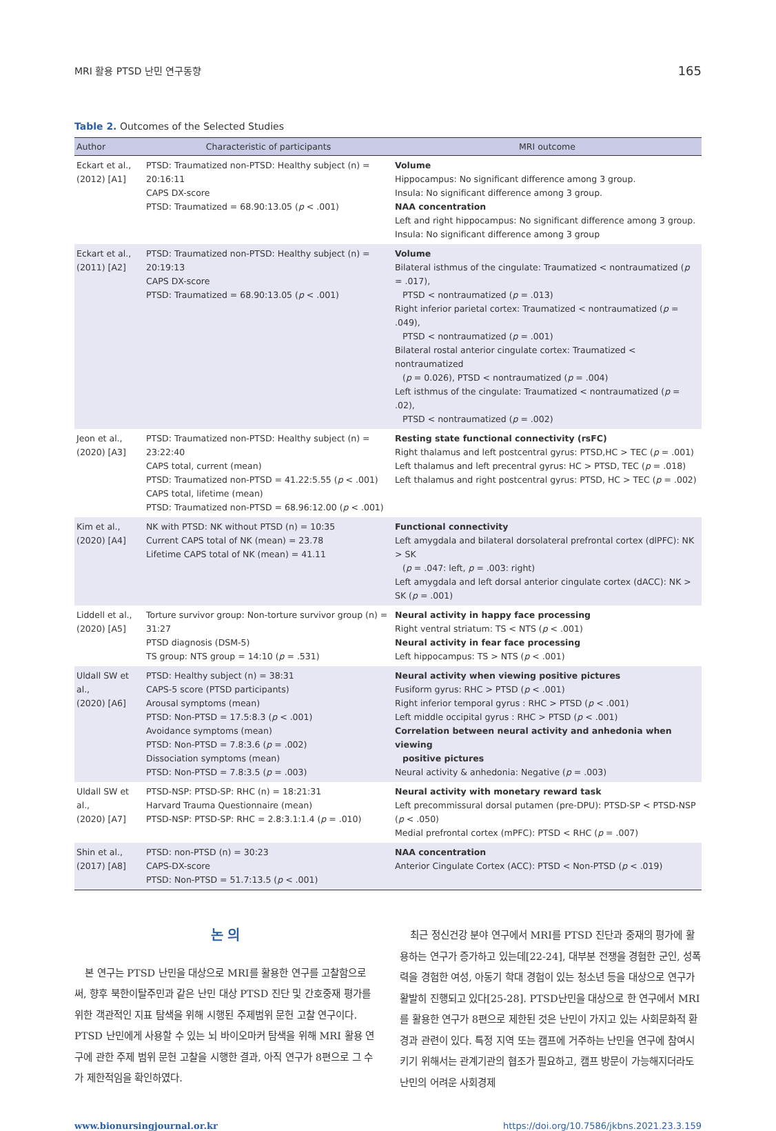MRI 활용 PTSD 난민 연구동향 165
Table 2. Outcomes of the Selected Studies
| Author | Characteristic of participants | MRI outcome |
| --- | --- | --- |
| Eckart et al., (2012) [A1] | PTSD: Traumatized non-PTSD: Healthy subject (n) = 20:16:11 CAPS DX-score PTSD: Traumatized = 68.90:13.05 ( p < .001) | Volume Hippocampus: No significant difference among 3 group. Insula: No significant difference among 3 group. NAA concentration Left and right hippocampus: No significant difference among 3 group. Insula: No significant difference among 3 group |
| Eckart et al., (2011) [A2] | PTSD: Traumatized non-PTSD: Healthy subject (n) = 20:19:13 CAPS DX-score PTSD: Traumatized = 68.90:13.05 ( p < .001) | Volume Bilateral isthmus of the cingulate: Traumatized < nontraumatized ( p = .017), PTSD < nontraumatized ( p = .013) Right inferior parietal cortex: Traumatized < nontraumatized ( p = .049), PTSD < nontraumatized ( p = .001) Bilateral rostal anterior cingulate cortex: Traumatized < nontraumatized ( p = 0.026), PTSD < nontraumatized ( p = .004) Left isthmus of the cingulate: Traumatized < nontraumatized ( p = .02), PTSD < nontraumatized ( p = .002) |
| Jeon et al., (2020) [A3] | PTSD: Traumatized non-PTSD: Healthy subject (n) = 23:22:40 CAPS total, current (mean) PTSD: Traumatized non-PTSD = 41.22:5.55 ( p < .001) CAPS total, lifetime (mean) PTSD: Traumatized non-PTSD = 68.96:12.00 ( p < .001) | Resting state functional connectivity (rsFC) Right thalamus and left postcentral gyrus: PTSD,HC > TEC ( p = .001) Left thalamus and left precentral gyrus: HC > PTSD, TEC ( p = .018) Left thalamus and right postcentral gyrus: PTSD, HC > TEC ( p = .002) |
| Kim et al., (2020) [A4] | NK with PTSD: NK without PTSD (n) = 10:35 Current CAPS total of NK (mean) = 23.78 Lifetime CAPS total of NK (mean) = 41.11 | Functional connectivity Left amygdala and bilateral dorsolateral prefrontal cortex (dlPFC): NK > SK ( p = .047: left, p = .003: right) Left amygdala and left dorsal anterior cingulate cortex (dACC): NK > SK ( p = .001) |
| Liddell et al., (2020) [A5] | Torture survivor group: Non-torture survivor group (n) = 31:27 PTSD diagnosis (DSM-5) TS group: NTS group = 14:10 ( p = .531) | Neural activity in happy face processing Right ventral striatum: TS < NTS ( p < .001) Neural activity in fear face processing Left hippocampus: TS > NTS ( p < .001) |
| Uldall SW et al., (2020) [A6] | PTSD: Healthy subject (n) = 38:31 CAPS-5 score (PTSD participants) Arousal symptoms (mean) PTSD: Non-PTSD = 17.5:8.3 ( p < .001) Avoidance symptoms (mean) PTSD: Non-PTSD = 7.8:3.6 ( p = .002) Dissociation symptoms (mean) PTSD: Non-PTSD = 7.8:3.5 ( p = .003) | Neural activity when viewing positive pictures Fusiform gyrus: RHC > PTSD ( p < .001) Right inferior temporal gyrus : RHC > PTSD ( p < .001) Left middle occipital gyrus : RHC > PTSD ( p < .001) Correlation between neural activity and anhedonia when viewing positive pictures Neural activity & anhedonia: Negative ( p = .003) |
| Uldall SW et al., (2020) [A7] | PTSD-NSP: PTSD-SP: RHC (n) = 18:21:31 Harvard Trauma Questionnaire (mean) PTSD-NSP: PTSD-SP: RHC = 2.8:3.1:1.4 ( p = .010) | Neural activity with monetary reward task Left precommissural dorsal putamen (pre-DPU): PTSD-SP < PTSD-NSP ( p < .050) Medial prefrontal cortex (mPFC): PTSD < RHC ( p = .007) |
| Shin et al., (2017) [A8] | PTSD: non-PTSD (n) = 30:23 CAPS-DX-score PTSD: Non-PTSD = 51.7:13.5 ( p < .001) | NAA concentration Anterior Cingulate Cortex (ACC): PTSD < Non-PTSD ( p < .019) |
논 의
본 연구는 PTSD 난민을 대상으로 MRI를 활용한 연구를 고찰함으로써, 향후 북한이탈주민과 같은 난민 대상 PTSD 진단 및 간호중재 평가를 위한 객관적인 지표 탐색을 위해 시행된 주제범위 문헌 고찰 연구이다. PTSD 난민에게 사용할 수 있는 뇌 바이오마커 탐색을 위해 MRI 활용 연구에 관한 주제 범위 문헌 고찰을 시행한 결과, 아직 연구가 8편으로 그 수가 제한적임을 확인하였다.
최근 정신건강 분야 연구에서 MRI를 PTSD 진단과 중재의 평가에 활용하는 연구가 증가하고 있는데[22-24], 대부분 전쟁을 경험한 군인, 성폭력을 경험한 여성, 아동기 학대 경험이 있는 청소년 등을 대상으로 연구가 활발히 진행되고 있다[25-28]. PTSD난민을 대상으로 한 연구에서 MRI를 활용한 연구가 8편으로 제한된 것은 난민이 가지고 있는 사회문화적 환경과 관련이 있다. 특정 지역 또는 캠프에 거주하는 난민을 연구에 참여시키기 위해서는 관계기관의 협조가 필요하고, 캠프 방문이 가능해지더라도 난민의 어려운 사회경제
www.bionursingjournal.or.kr https://doi.org/10.7586/jkbns.2021.23.3.159